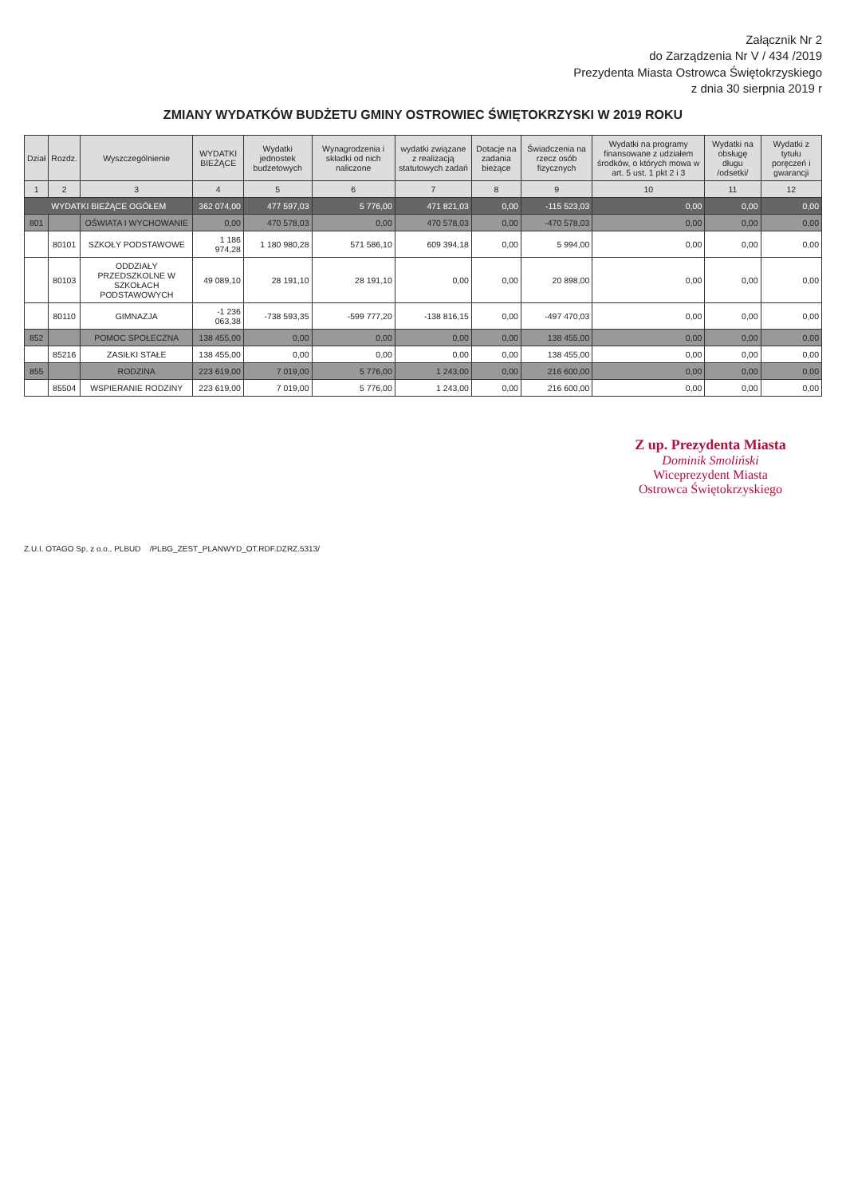Załącznik Nr 2
do Zarządzenia Nr V / 434 /2019
Prezydenta Miasta Ostrowca Świętokrzyskiego
z dnia 30 sierpnia 2019 r
ZMIANY WYDATKÓW BUDŻETU GMINY OSTROWIEC ŚWIĘTOKRZYSKI W 2019 ROKU
| Dział | Rozdz. | Wyszczególnienie | WYDATKI BIEŻĄCE | Wydatki jednostek budżetowych | Wynagrodzenia i składki od nich naliczone | wydatki związane z realizacją statutowych zadań | Dotacje na zadania bieżące | Świadczenia na rzecz osób fizycznych | Wydatki na programy finansowane z udziałem środków, o których mowa w art. 5 ust. 1 pkt 2 i 3 | Wydatki na obsługę długu /odsetki/ | Wydatki z tytułu poręczeń i gwarancji |
| --- | --- | --- | --- | --- | --- | --- | --- | --- | --- | --- | --- |
| 1 | 2 | 3 | 4 | 5 | 6 | 7 | 8 | 9 | 10 | 11 | 12 |
| WYDATKI BIEŻĄCE OGÓŁEM | | | 362 074,00 | 477 597,03 | 5 776,00 | 471 821,03 | 0,00 | -115 523,03 | 0,00 | 0,00 | 0,00 |
| 801 | | OŚWIATA I WYCHOWANIE | 0,00 | 470 578,03 | 0,00 | 470 578,03 | 0,00 | -470 578,03 | 0,00 | 0,00 | 0,00 |
| | 80101 | SZKOŁY PODSTAWOWE | 1 186 974,28 | 1 180 980,28 | 571 586,10 | 609 394,18 | 0,00 | 5 994,00 | 0,00 | 0,00 | 0,00 |
| | 80103 | ODDZIAŁY PRZEDSZKOLNE W SZKOŁACH PODSTAWOWYCH | 49 089,10 | 28 191,10 | 28 191,10 | 0,00 | 0,00 | 20 898,00 | 0,00 | 0,00 | 0,00 |
| | 80110 | GIMNAZJA | -1 236 063,38 | -738 593,35 | -599 777,20 | -138 816,15 | 0,00 | -497 470,03 | 0,00 | 0,00 | 0,00 |
| 852 | | POMOC SPOŁECZNA | 138 455,00 | 0,00 | 0,00 | 0,00 | 0,00 | 138 455,00 | 0,00 | 0,00 | 0,00 |
| | 85216 | ZASIŁKI STAŁE | 138 455,00 | 0,00 | 0,00 | 0,00 | 0,00 | 138 455,00 | 0,00 | 0,00 | 0,00 |
| 855 | | RODZINA | 223 619,00 | 7 019,00 | 5 776,00 | 1 243,00 | 0,00 | 216 600,00 | 0,00 | 0,00 | 0,00 |
| | 85504 | WSPIERANIE RODZINY | 223 619,00 | 7 019,00 | 5 776,00 | 1 243,00 | 0,00 | 216 600,00 | 0,00 | 0,00 | 0,00 |
Z up. Prezydenta Miasta
Dominik Smoliński
Wiceprezydent Miasta
Ostrowca Świętokrzyskiego
Z.U.I. OTAGO Sp. z o.o., PLBUD /PLBG_ZEST_PLANWYD_OT.RDF.DZRZ.5313/